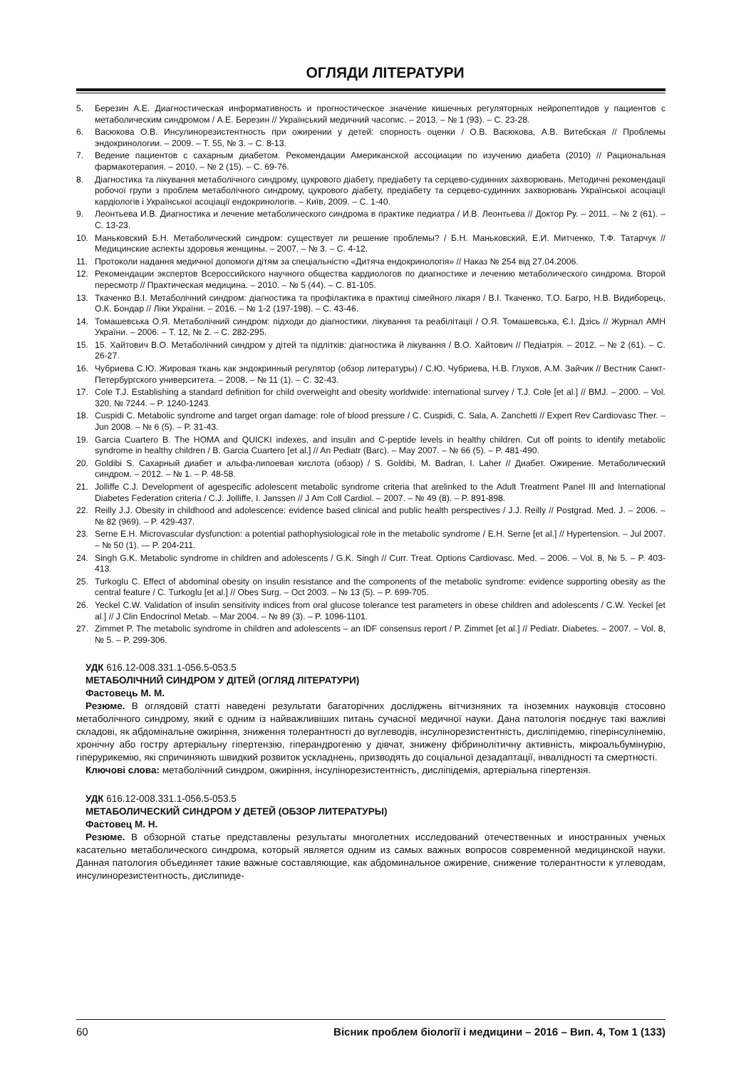ОГЛЯДИ ЛІТЕРАТУРИ
5. Березин А.Е. Диагностическая информативность и прогностическое значение кишечных регуляторных нейропептидов у пациентов с метаболическим синдромом / А.Е. Березин // Український медичний часопис. – 2013. – № 1 (93). – С. 23-28.
6. Васюкова О.В. Инсулинорезистентность при ожирении у детей: спорность оценки / О.В. Васюкова, А.В. Витебская // Проблемы эндокринологии. – 2009. – Т. 55, № 3. – С. 8-13.
7. Ведение пациентов с сахарным диабетом. Рекомендации Американской ассоциации по изучению диабета (2010) // Рациональная фармакотерапия. – 2010. – № 2 (15). – С. 69-76.
8. Діагностика та лікування метаболічного синдрому, цукрового діабету, предіабету та серцево-судинних захворювань. Методичні рекомендації робочої групи з проблем метаболічного синдрому, цукрового діабету, предіабету та серцево-судинних захворювань Української асоціації кардіологів і Української асоціації ендокринологів. – Київ, 2009. – С. 1-40.
9. Леонтьева И.В. Диагностика и лечение метаболического синдрома в практике педиатра / И.В. Леонтьева // Доктор Ру. – 2011. – № 2 (61). – С. 13-23.
10. Маньковский Б.Н. Метаболический синдром: существует ли решение проблемы? / Б.Н. Маньковский, Е.И. Митченко, Т.Ф. Татарчук // Медицинские аспекты здоровья женщины. – 2007. – № 3. – С. 4-12.
11. Протоколи надання медичної допомоги дітям за спеціальністю «Дитяча ендокринологія» // Наказ № 254 від 27.04.2006.
12. Рекомендации экспертов Всероссийского научного общества кардиологов по диагностике и лечению метаболического синдрома. Второй пересмотр // Практическая медицина. – 2010. – № 5 (44). – С. 81-105.
13. Ткаченко В.І. Метаболічний синдром: діагностика та профілактика в практиці сімейного лікаря / В.І. Ткаченко, Т.О. Багро, Н.В. Видиборець, О.К. Бондар // Ліки України. – 2016. – № 1-2 (197-198). – С. 43-46.
14. Томашевська О.Я. Метаболічний синдром: підходи до діагностики, лікування та реабілітації / О.Я. Томашевська, Є.І. Дзісь // Журнал АМН України. – 2006. – Т. 12, № 2. – С. 282-295.
15. 15. Хайтович В.О. Метаболічний синдром у дітей та підлітків: діагностика й лікування / В.О. Хайтович // Педіатрія. – 2012. – № 2 (61). – С. 26-27.
16. Чубриева С.Ю. Жировая ткань как эндокринный регулятор (обзор литературы) / С.Ю. Чубриева, Н.В. Глухов, А.М. Зайчик // Вестник Санкт-Петербургского университета. – 2008. – № 11 (1). – С. 32-43.
17. Cole T.J. Establishing a standard definition for child overweight and obesity worldwide: international survey / T.J. Cole [et al.] // BMJ. – 2000. – Vol. 320, № 7244. – P. 1240-1243.
18. Cuspidi C. Metabolic syndrome and target organ damage: role of blood pressure / C. Cuspidi, C. Sala, A. Zanchetti // Expert Rev Cardiovasc Ther. – Jun 2008. – № 6 (5). – P. 31-43.
19. Garcia Cuartero B. The HOMA and QUICKI indexes, and insulin and C-peptide levels in healthy children. Cut off points to identify metabolic syndrome in healthy children / B. Garcia Cuartero [et al.] // An Pediatr (Barc). – May 2007. – № 66 (5). – P. 481-490.
20. Goldibi S. Сахарный диабет и альфа-липоевая кислота (обзор) / S. Goldibi, M. Badran, I. Laher // Диабет. Ожирение. Метаболический синдром. – 2012. – № 1. – P. 48-58.
21. Jolliffe C.J. Development of agespecific adolescent metabolic syndrome criteria that arelinked to the Adult Treatment Panel III and International Diabetes Federation criteria / C.J. Jolliffe, I. Janssen // J Am Coll Cardiol. – 2007. – № 49 (8). – P. 891-898.
22. Reilly J.J. Obesity in childhood and adolescence: evidence based clinical and public health perspectives / J.J. Reilly // Postgrad. Med. J. – 2006. – № 82 (969). – P. 429-437.
23. Serne E.H. Microvascular dysfunction: a potential pathophysiological role in the metabolic syndrome / E.H. Serne [et al.] // Hypertension. – Jul 2007. – № 50 (1). — P. 204-211.
24. Singh G.K. Metabolic syndrome in children and adolescents / G.K. Singh // Curr. Treat. Options Cardiovasc. Med. – 2006. – Vol. 8, № 5. – P. 403-413.
25. Turkoglu C. Effect of abdominal obesity on insulin resistance and the components of the metabolic syndrome: evidence supporting obesity as the central feature / C. Turkoglu [et al.] // Obes Surg. – Oct 2003. – № 13 (5). – P. 699-705.
26. Yeckel C.W. Validation of insulin sensitivity indices from oral glucose tolerance test parameters in obese children and adolescents / C.W. Yeckel [et al.] // J Clin Endocrinol Metab. – Mar 2004. – № 89 (3). – P. 1096-1101.
27. Zimmet P. The metabolic syndrome in children and adolescents – an IDF consensus report / P. Zimmet [et al.] // Pediatr. Diabetes. – 2007. – Vol. 8, № 5. – P. 299-306.
УДК 616.12-008.331.1-056.5-053.5
МЕТАБОЛІЧНИЙ СИНДРОМ У ДІТЕЙ (ОГЛЯД ЛІТЕРАТУРИ)
Фастовець М. М.
Резюме. В оглядовій статті наведені результати багаторічних досліджень вітчизняних та іноземних науковців стосовно метаболічного синдрому, який є одним із найважливіших питань сучасної медичної науки. Дана патологія поєднує такі важливі складові, як абдомінальне ожиріння, зниження толерантності до вуглеводів, інсулінорезистентність, дисліпідемію, гіперінсулінемію, хронічну або гостру артеріальну гіпертензію, гіперандрогенію у дівчат, знижену фібринолітичну активність, мікроальбумінурію, гіперурикемію, які спричиняють швидкий розвиток ускладнень, призводять до соціальної дезадаптації, інвалідності та смертності.
Ключові слова: метаболічний синдром, ожиріння, інсулінорезистентність, дисліпідемія, артеріальна гіпертензія.
УДК 616.12-008.331.1-056.5-053.5
МЕТАБОЛИЧЕСКИЙ СИНДРОМ У ДЕТЕЙ (ОБЗОР ЛИТЕРАТУРЫ)
Фастовец М. Н.
Резюме. В обзорной статье представлены результаты многолетних исследований отечественных и иностранных ученых касательно метаболического синдрома, который является одним из самых важных вопросов современной медицинской науки. Данная патология объединяет такие важные составляющие, как абдоминальное ожирение, снижение толерантности к углеводам, инсулинорезистентность, дислипиде-
60 Вісник проблем біології і медицини – 2016 – Вип. 4, Том 1 (133)